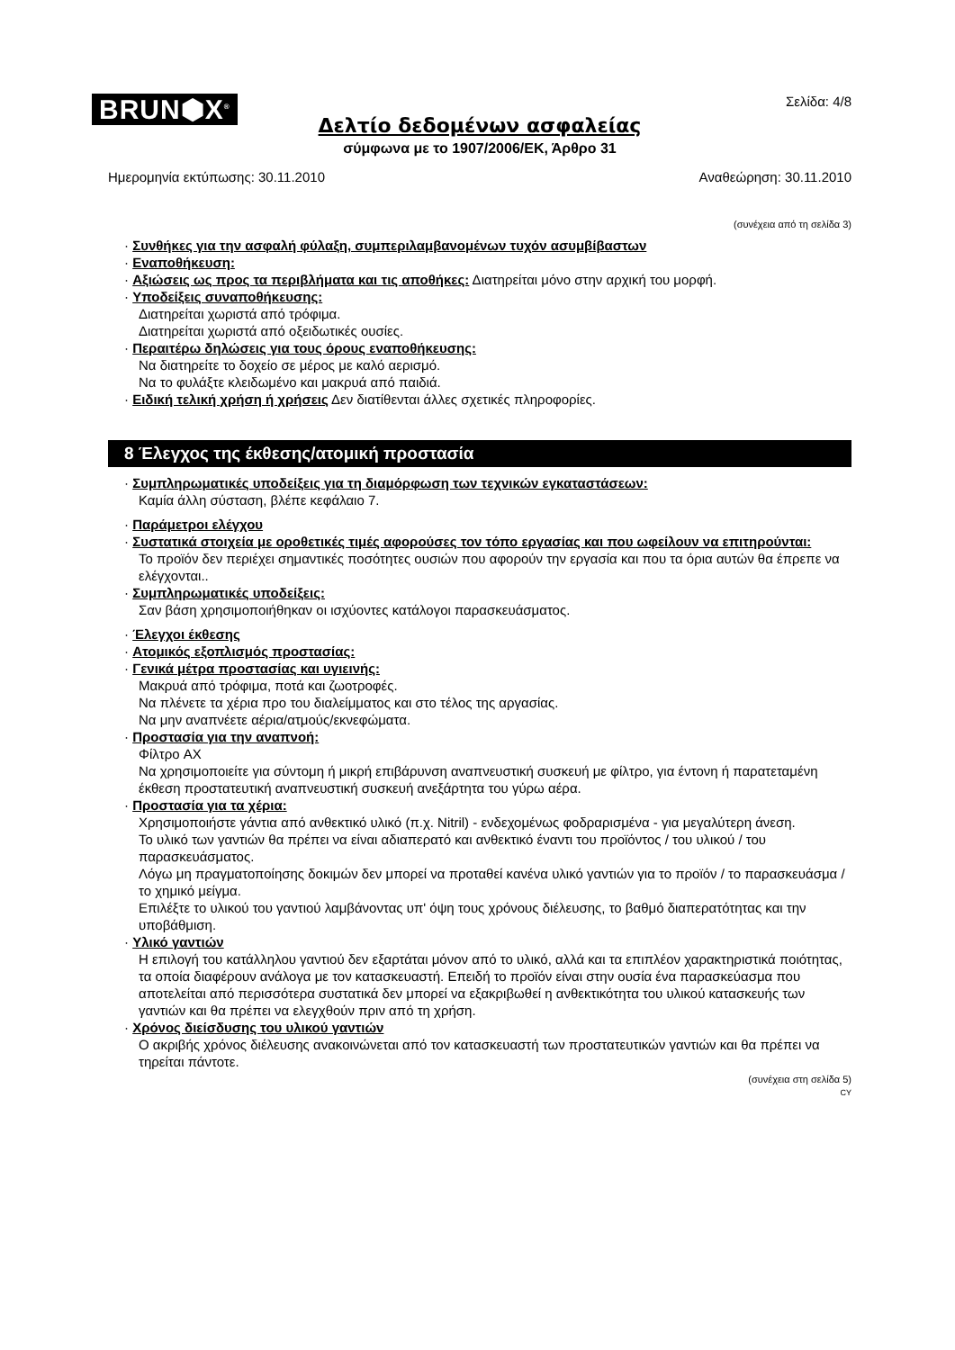BRUN⬢X<sup>®</sup>
Σελίδα: 4/8
Δελτίο δεδομένων ασφαλείας
σύμφωνα με το 1907/2006/ΕΚ, Άρθρο 31
Ημερομηνία εκτύπωσης: 30.11.2010 Αναθεώρηση: 30.11.2010
(συνέχεια από τη σελίδα 3)
· Συνθήκες για την ασφαλή φύλαξη, συμπεριλαμβανομένων τυχόν ασυμβίβαστων
· Εναποθήκευση:
· Αξιώσεις ως προς τα περιβλήματα και τις αποθήκες: Διατηρείται μόνο στην αρχική του μορφή.
· Υποδείξεις συναποθήκευσης:
Διατηρείται χωριστά από τρόφιμα.
Διατηρείται χωριστά από οξειδωτικές ουσίες.
· Περαιτέρω δηλώσεις για τους όρους εναποθήκευσης:
Να διατηρείτε το δοχείο σε μέρος με καλό αερισμό.
Να το φυλάξτε κλειδωμένο και μακρυά από παιδιά.
· Ειδική τελική χρήση ή χρήσεις Δεν διατίθενται άλλες σχετικές πληροφορίες.
8 Έλεγχος της έκθεσης/ατομική προστασία
· Συμπληρωματικές υποδείξεις για τη διαμόρφωση των τεχνικών εγκαταστάσεων:
Καμία άλλη σύσταση, βλέπε κεφάλαιο 7.
· Παράμετροι ελέγχου
· Συστατικά στοιχεία με οροθετικές τιμές αφορούσες τον τόπο εργασίας και που ωφείλουν να επιτηρούνται:
Το προϊόν δεν περιέχει σημαντικές ποσότητες ουσιών που αφορούν την εργασία και που τα όρια αυτών θα έπρεπε να ελέγχονται..
· Συμπληρωματικές υποδείξεις:
Σαν βάση χρησιμοποιήθηκαν οι ισχύοντες κατάλογοι παρασκευάσματος.
· Έλεγχοι έκθεσης
· Ατομικός εξοπλισμός προστασίας:
· Γενικά μέτρα προστασίας και υγιεινής:
Μακρυά από τρόφιμα, ποτά και ζωοτροφές.
Να πλένετε τα χέρια προ του διαλείμματος και στο τέλος της αργασίας.
Να μην αναπνέετε αέρια/ατμούς/εκνεφώματα.
· Προστασία για την αναπνοή:
Φίλτρο AX
Να χρησιμοποιείτε για σύντομη ή μικρή επιβάρυνση αναπνευστική συσκευή με φίλτρο, για έντονη ή παρατεταμένη έκθεση προστατευτική αναπνευστική συσκευή ανεξάρτητα του γύρω αέρα.
· Προστασία για τα χέρια:
Χρησιμοποιήστε γάντια από ανθεκτικό υλικό (π.χ. Nitril) - ενδεχομένως φοδραρισμένα - για μεγαλύτερη άνεση.
Το υλικό των γαντιών θα πρέπει να είναι αδιαπερατό και ανθεκτικό έναντι του προϊόντος / του υλικού / του παρασκευάσματος.
Λόγω μη πραγματοποίησης δοκιμών δεν μπορεί να προταθεί κανένα υλικό γαντιών για το προϊόν / το παρασκευάσμα / το χημικό μείγμα.
Επιλέξτε το υλικού του γαντιού λαμβάνοντας υπ' όψη τους χρόνους διέλευσης, το βαθμό διαπερατότητας και την υποβάθμιση.
· Υλικό γαντιών
Η επιλογή του κατάλληλου γαντιού δεν εξαρτάται μόνον από το υλικό, αλλά και τα επιπλέον χαρακτηριστικά ποιότητας, τα οποία διαφέρουν ανάλογα με τον κατασκευαστή. Επειδή το προϊόν είναι στην ουσία ένα παρασκεύασμα που αποτελείται από περισσότερα συστατικά δεν μπορεί να εξακριβωθεί η ανθεκτικότητα του υλικού κατασκευής των γαντιών και θα πρέπει να ελεγχθούν πριν από τη χρήση.
· Χρόνος διείσδυσης του υλικού γαντιών
Ο ακριβής χρόνος διέλευσης ανακοινώνεται από τον κατασκευαστή των προστατευτικών γαντιών και θα πρέπει να τηρείται πάντοτε.
(συνέχεια στη σελίδα 5)
CY